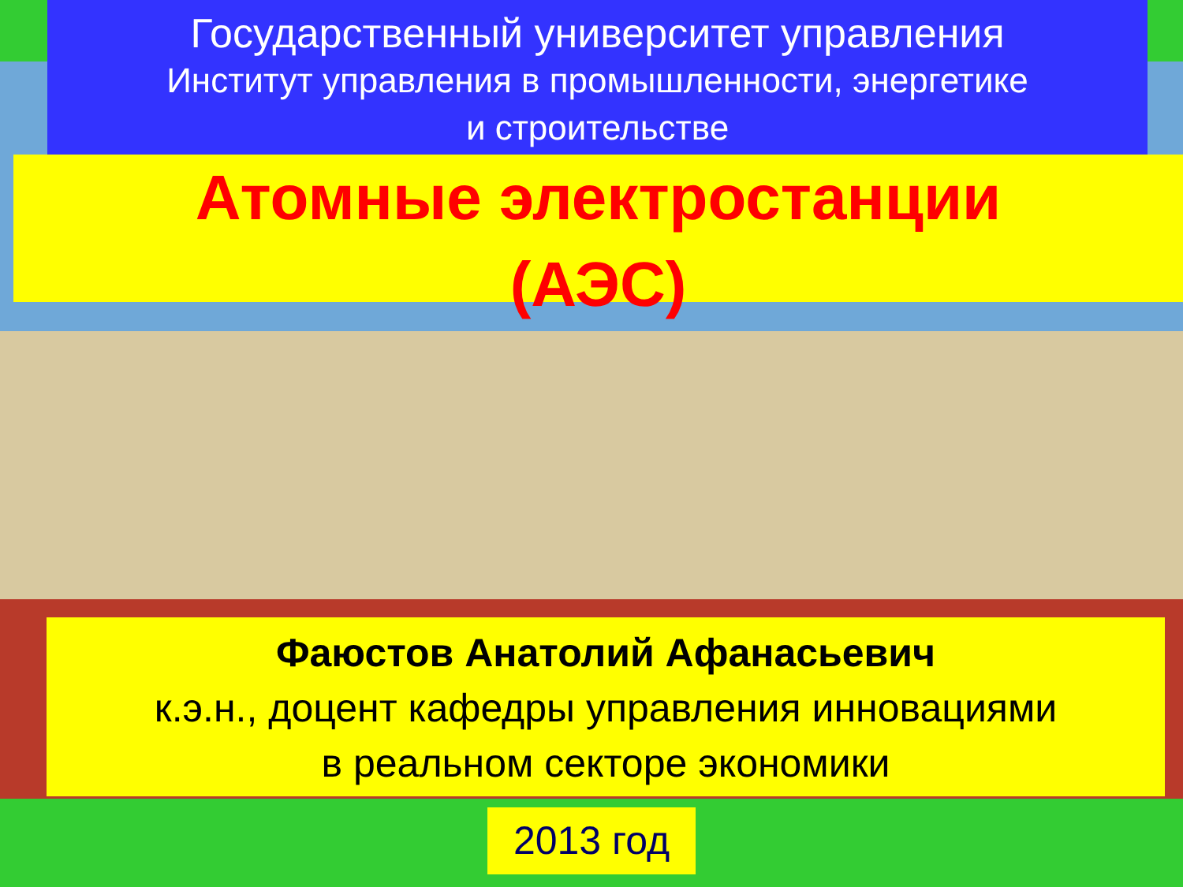Государственный университет управления
Институт управления в промышленности, энергетике
и строительстве
Атомные электростанции
(АЭС)
Фаюстов Анатолий Афанасьевич
к.э.н., доцент кафедры управления инновациями
в реальном секторе экономики
2013 год